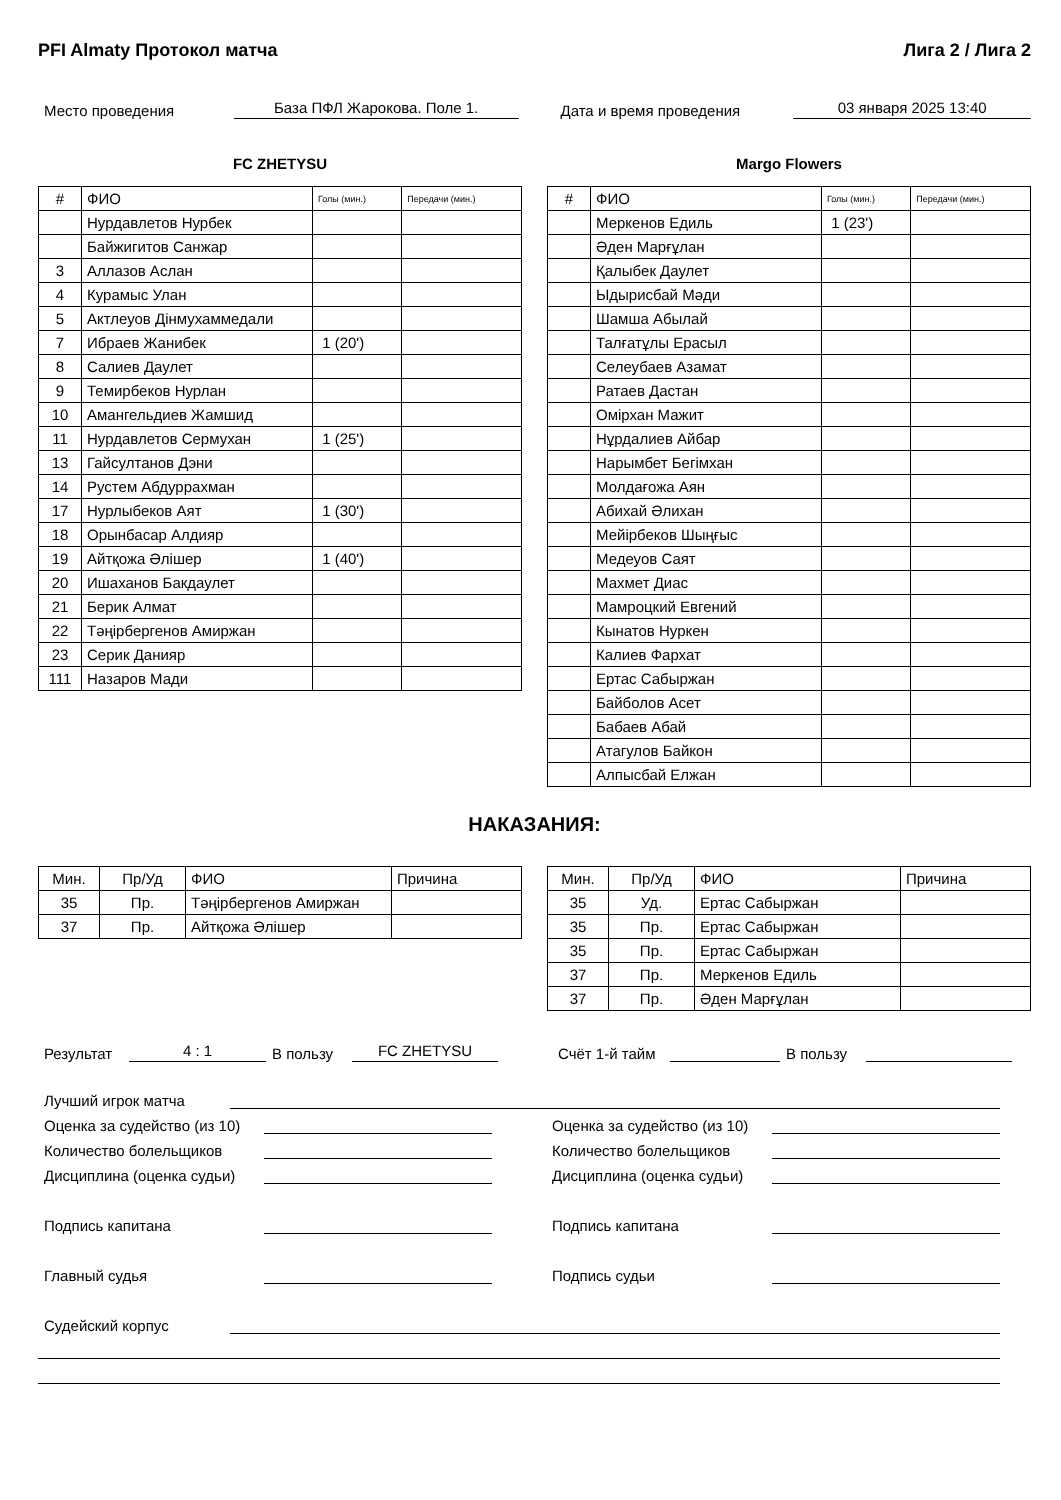PFI Almaty Протокол матча Лига 2 / Лига 2
Место проведения База ПФЛ Жарокова. Поле 1. Дата и время проведения 03 января 2025 13:40
FC ZHETYSU
| # | ФИО | Голы (мин.) | Передачи (мин.) |
| --- | --- | --- | --- |
| | Нурдавлетов Нурбек | | |
| | Байжигитов Санжар | | |
| 3 | Аллазов Аслан | | |
| 4 | Курамыс Улан | | |
| 5 | Актлеуов Дінмухаммедали | | |
| 7 | Ибраев Жанибек | 1 (20') | |
| 8 | Салиев Даулет | | |
| 9 | Темирбеков Нурлан | | |
| 10 | Амангельдиев Жамшид | | |
| 11 | Нурдавлетов Сермухан | 1 (25') | |
| 13 | Гайсултанов Дэни | | |
| 14 | Рустем Абдуррахман | | |
| 17 | Нурлыбеков Аят | 1 (30') | |
| 18 | Орынбасар Алдияр | | |
| 19 | Айтқожа Әлішер | 1 (40') | |
| 20 | Ишаханов Бакдаулет | | |
| 21 | Берик Алмат | | |
| 22 | Тәңірбергенов Амиржан | | |
| 23 | Серик Данияр | | |
| 111 | Назаров Мади | | |
Margo Flowers
| # | ФИО | Голы (мин.) | Передачи (мин.) |
| --- | --- | --- | --- |
| | Меркенов Едиль | 1 (23') | |
| | Әден Марғұлан | | |
| | Қалыбек Даулет | | |
| | Ыдырисбай Мәди | | |
| | Шамша Абылай | | |
| | Талғатұлы Ерасыл | | |
| | Селеубаев Азамат | | |
| | Ратаев Дастан | | |
| | Омірхан Мажит | | |
| | Нұрдалиев Айбар | | |
| | Нарымбет Бегімхан | | |
| | Молдағожа Аян | | |
| | Абихай Әлихан | | |
| | Мейірбеков Шыңғыс | | |
| | Медеуов Саят | | |
| | Махмет Диас | | |
| | Мамроцкий Евгений | | |
| | Кынатов Нуркен | | |
| | Калиев Фархат | | |
| | Ертас Сабыржан | | |
| | Байболов Асет | | |
| | Бабаев Абай | | |
| | Атагулов Байкон | | |
| | Алпысбай Елжан | | |
НАКАЗАНИЯ:
| Мин. | Пр/Уд | ФИО | Причина |
| --- | --- | --- | --- |
| 35 | Пр. | Тәңірбергенов Амиржан | |
| 37 | Пр. | Айтқожа Әлішер | |
| Мин. | Пр/Уд | ФИО | Причина |
| --- | --- | --- | --- |
| 35 | Уд. | Ертас Сабыржан | |
| 35 | Пр. | Ертас Сабыржан | |
| 35 | Пр. | Ертас Сабыржан | |
| 37 | Пр. | Меркенов Едиль | |
| 37 | Пр. | Әден Марғұлан | |
Результат 4 : 1 В пользу FC ZHETYSU Счёт 1-й тайм В пользу
Лучший игрок матча
Оценка за судейство (из 10) Оценка за судейство (из 10)
Количество болельщиков Количество болельщиков
Дисциплина (оценка судьи) Дисциплина (оценка судьи)
Подпись капитана Подпись капитана
Главный судья Подпись судьи
Судейский корпус